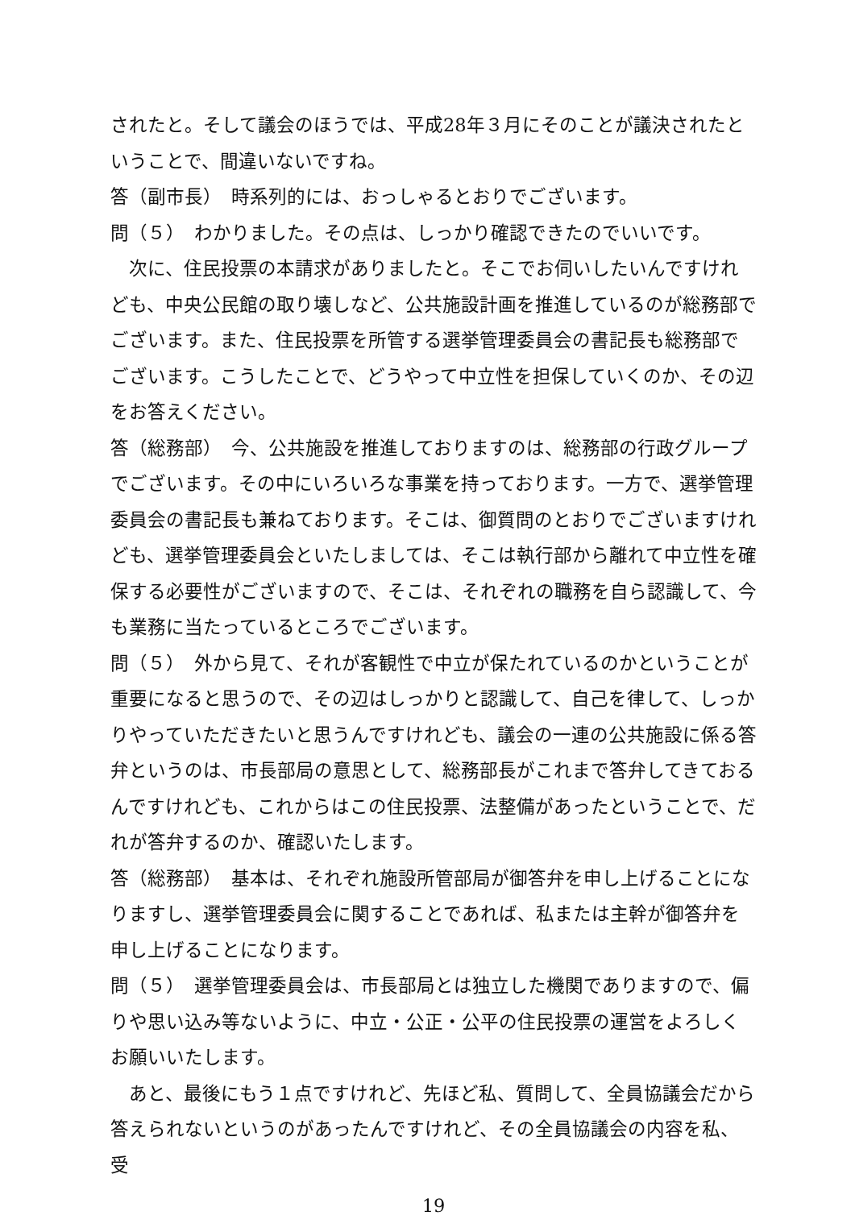されたと。そして議会のほうでは、平成28年３月にそのことが議決されたということで、間違いないですね。
答（副市長）　時系列的には、おっしゃるとおりでございます。
問（５）　わかりました。その点は、しっかり確認できたのでいいです。
　次に、住民投票の本請求がありましたと。そこでお伺いしたいんですけれども、中央公民館の取り壊しなど、公共施設計画を推進しているのが総務部でございます。また、住民投票を所管する選挙管理委員会の書記長も総務部でございます。こうしたことで、どうやって中立性を担保していくのか、その辺をお答えください。
答（総務部）　今、公共施設を推進しておりますのは、総務部の行政グループでございます。その中にいろいろな事業を持っております。一方で、選挙管理委員会の書記長も兼ねております。そこは、御質問のとおりでございますけれども、選挙管理委員会といたしましては、そこは執行部から離れて中立性を確保する必要性がございますので、そこは、それぞれの職務を自ら認識して、今も業務に当たっているところでございます。
問（５）　外から見て、それが客観性で中立が保たれているのかということが重要になると思うので、その辺はしっかりと認識して、自己を律して、しっかりやっていただきたいと思うんですけれども、議会の一連の公共施設に係る答弁というのは、市長部局の意思として、総務部長がこれまで答弁してきておるんですけれども、これからはこの住民投票、法整備があったということで、だれが答弁するのか、確認いたします。
答（総務部）　基本は、それぞれ施設所管部局が御答弁を申し上げることになりますし、選挙管理委員会に関することであれば、私または主幹が御答弁を申し上げることになります。
問（５）　選挙管理委員会は、市長部局とは独立した機関でありますので、偏りや思い込み等ないように、中立・公正・公平の住民投票の運営をよろしくお願いいたします。
　あと、最後にもう１点ですけれど、先ほど私、質問して、全員協議会だから答えられないというのがあったんですけれど、その全員協議会の内容を私、受
19